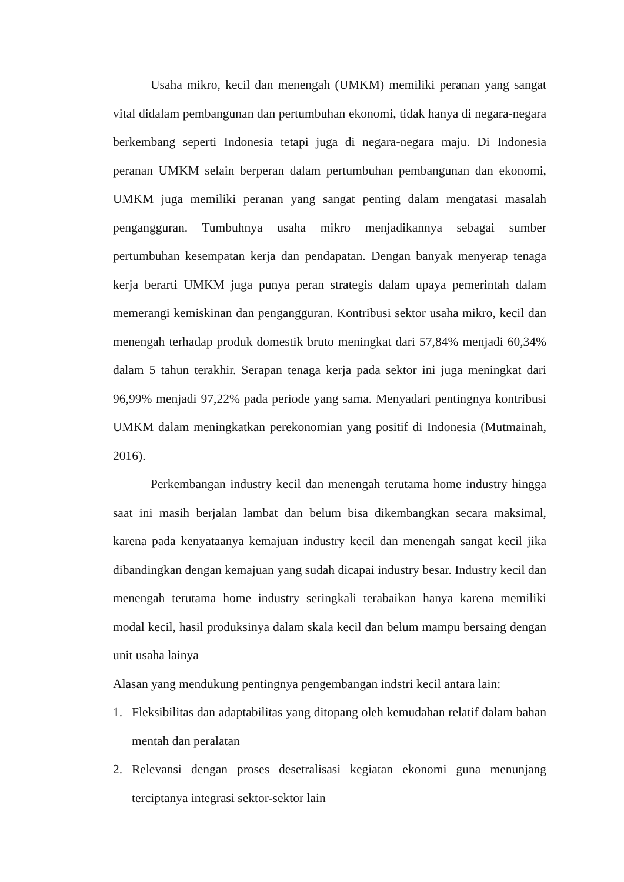Usaha mikro, kecil dan menengah (UMKM) memiliki peranan yang sangat vital didalam pembangunan dan pertumbuhan ekonomi, tidak hanya di negara-negara berkembang seperti Indonesia tetapi juga di negara-negara maju. Di Indonesia peranan UMKM selain berperan dalam pertumbuhan pembangunan dan ekonomi, UMKM juga memiliki peranan yang sangat penting dalam mengatasi masalah pengangguran. Tumbuhnya usaha mikro menjadikannya sebagai sumber pertumbuhan kesempatan kerja dan pendapatan. Dengan banyak menyerap tenaga kerja berarti UMKM juga punya peran strategis dalam upaya pemerintah dalam memerangi kemiskinan dan pengangguran. Kontribusi sektor usaha mikro, kecil dan menengah terhadap produk domestik bruto meningkat dari 57,84% menjadi 60,34% dalam 5 tahun terakhir. Serapan tenaga kerja pada sektor ini juga meningkat dari 96,99% menjadi 97,22% pada periode yang sama. Menyadari pentingnya kontribusi UMKM dalam meningkatkan perekonomian yang positif di Indonesia (Mutmainah, 2016).
Perkembangan industry kecil dan menengah terutama home industry hingga saat ini masih berjalan lambat dan belum bisa dikembangkan secara maksimal, karena pada kenyataanya kemajuan industry kecil dan menengah sangat kecil jika dibandingkan dengan kemajuan yang sudah dicapai industry besar. Industry kecil dan menengah terutama home industry seringkali terabaikan hanya karena memiliki modal kecil, hasil produksinya dalam skala kecil dan belum mampu bersaing dengan unit usaha lainya
Alasan yang mendukung pentingnya pengembangan indstri kecil antara lain:
1. Fleksibilitas dan adaptabilitas yang ditopang oleh kemudahan relatif dalam bahan mentah dan peralatan
2. Relevansi dengan proses desetralisasi kegiatan ekonomi guna menunjang terciptanya integrasi sektor-sektor lain